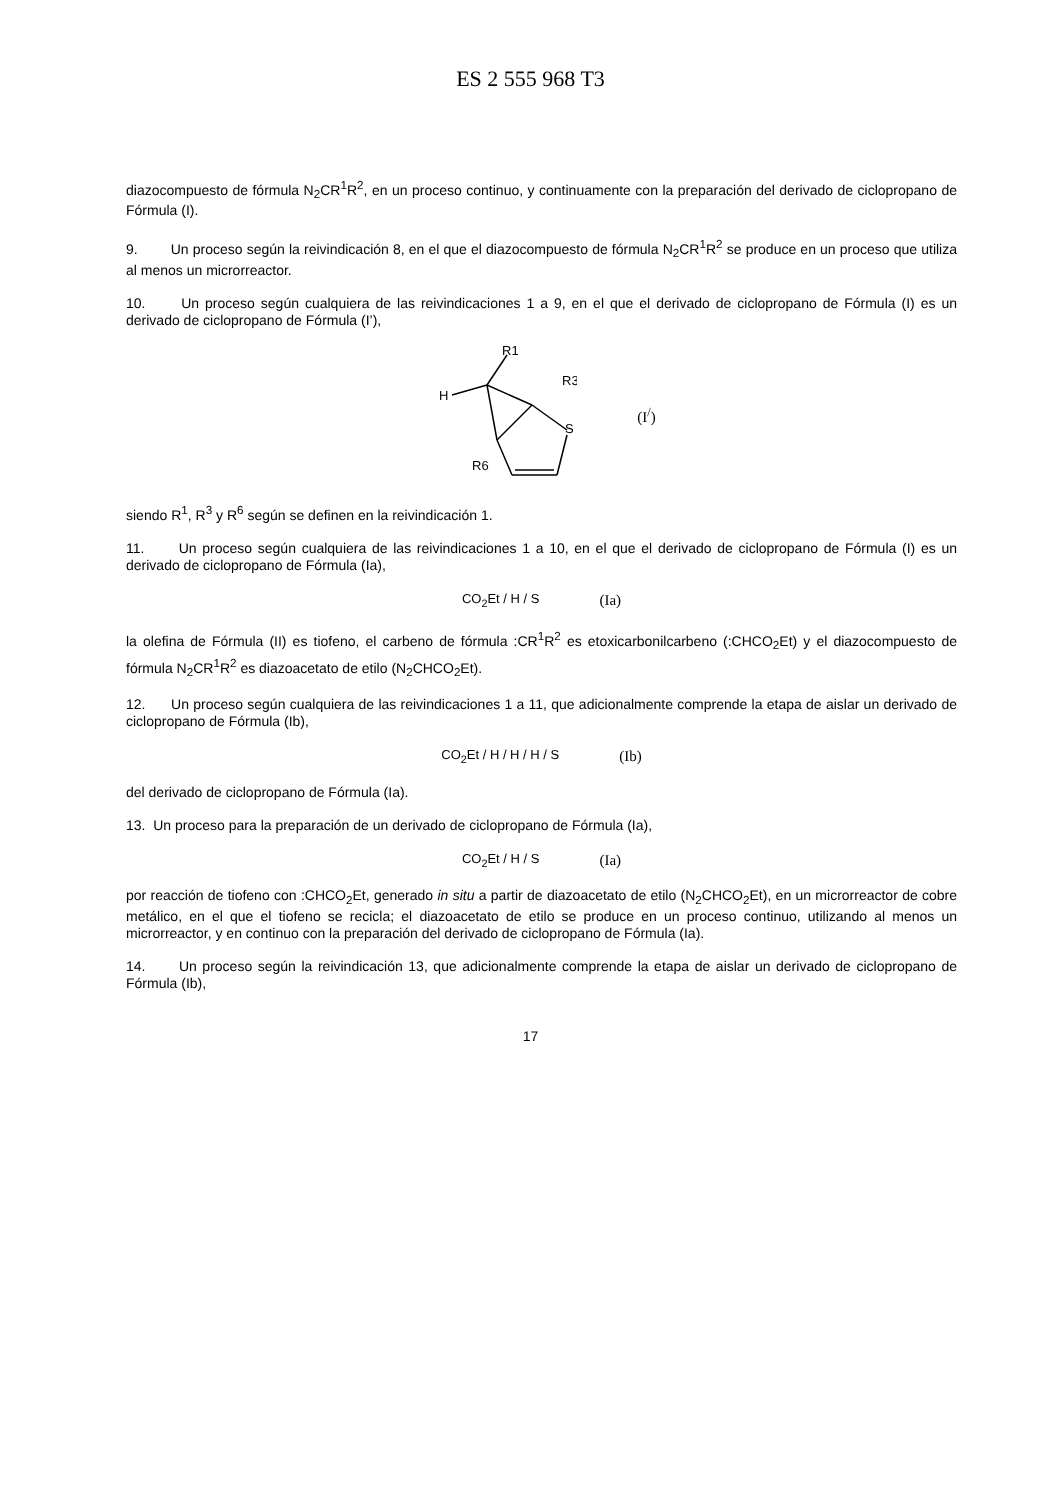ES 2 555 968 T3
diazocompuesto de fórmula N<sub>2</sub>CR<sup>1</sup>R<sup>2</sup>, en un proceso continuo, y continuamente con la preparación del derivado de ciclopropano de Fórmula (I).
9. Un proceso según la reivindicación 8, en el que el diazocompuesto de fórmula N<sub>2</sub>CR<sup>1</sup>R<sup>2</sup> se produce en un proceso que utiliza al menos un microrreactor.
10. Un proceso según cualquiera de las reivindicaciones 1 a 9, en el que el derivado de ciclopropano de Fórmula (I) es un derivado de ciclopropano de Fórmula (I’),
R1
H
R3
S
R6
(I<sup>/</sup>)
siendo R<sup>1</sup>, R<sup>3</sup> y R<sup>6</sup> según se definen en la reivindicación 1.
11. Un proceso según cualquiera de las reivindicaciones 1 a 10, en el que el derivado de ciclopropano de Fórmula (I) es un derivado de ciclopropano de Fórmula (Ia),
CO<sub>2</sub>Et / H / S (Ia)
la olefina de Fórmula (II) es tiofeno, el carbeno de fórmula :CR<sup>1</sup>R<sup>2</sup> es etoxicarbonilcarbeno (:CHCO<sub>2</sub>Et) y el diazocompuesto de fórmula N<sub>2</sub>CR<sup>1</sup>R<sup>2</sup> es diazoacetato de etilo (N<sub>2</sub>CHCO<sub>2</sub>Et).
12. Un proceso según cualquiera de las reivindicaciones 1 a 11, que adicionalmente comprende la etapa de aislar un derivado de ciclopropano de Fórmula (Ib),
CO<sub>2</sub>Et / H / H / H / S (Ib)
del derivado de ciclopropano de Fórmula (Ia).
13. Un proceso para la preparación de un derivado de ciclopropano de Fórmula (Ia),
CO<sub>2</sub>Et / H / S (Ia)
por reacción de tiofeno con :CHCO<sub>2</sub>Et, generado in situ a partir de diazoacetato de etilo (N<sub>2</sub>CHCO<sub>2</sub>Et), en un microrreactor de cobre metálico, en el que el tiofeno se recicla; el diazoacetato de etilo se produce en un proceso continuo, utilizando al menos un microrreactor, y en continuo con la preparación del derivado de ciclopropano de Fórmula (Ia).
14. Un proceso según la reivindicación 13, que adicionalmente comprende la etapa de aislar un derivado de ciclopropano de Fórmula (Ib),
17